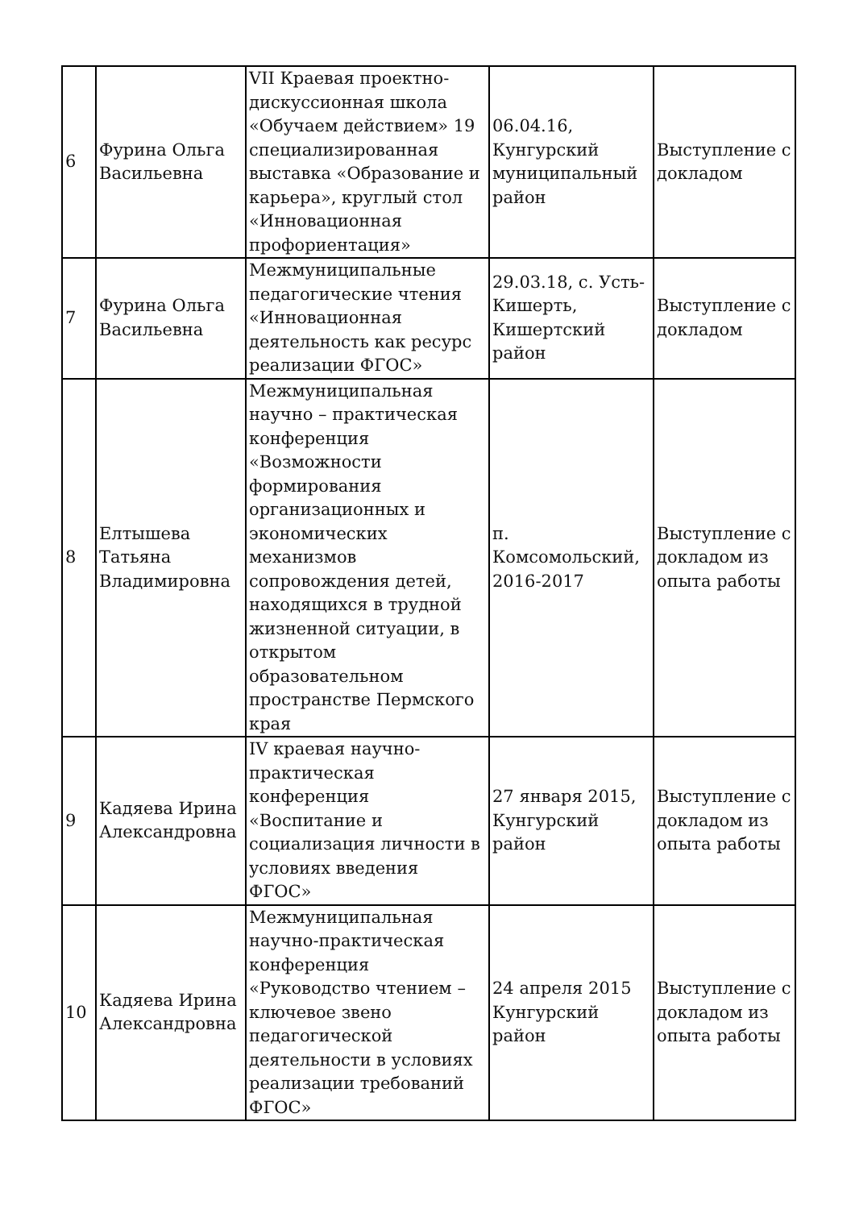| 6 | Фурина Ольга Васильевна | VII Краевая проектно-дискуссионная школа «Обучаем действием» 19 специализированная выставка «Образование и карьера», круглый стол «Инновационная профориентация» | 06.04.16, Кунгурский муниципальный район | Выступление с докладом |
| 7 | Фурина Ольга Васильевна | Межмуниципальные педагогические чтения «Инновационная деятельность как ресурс реализации ФГОС» | 29.03.18, с. Усть-Кишерть, Кишертский район | Выступление с докладом |
| 8 | Елтышева Татьяна Владимировна | Межмуниципальная научно – практическая конференция «Возможности формирования организационных и экономических механизмов сопровождения детей, находящихся в трудной жизненной ситуации, в открытом образовательном пространстве Пермского края | п. Комсомольский, 2016-2017 | Выступление с докладом из опыта работы |
| 9 | Кадяева Ирина Александровна | IV краевая научно-практическая конференция «Воспитание и социализация личности в условиях введения ФГОС» | 27 января 2015, Кунгурский район | Выступление с докладом из опыта работы |
| 10 | Кадяева Ирина Александровна | Межмуниципальная научно-практическая конференция «Руководство чтением – ключевое звено педагогической деятельности в условиях реализации требований ФГОС» | 24 апреля 2015 Кунгурский район | Выступление с докладом из опыта работы |